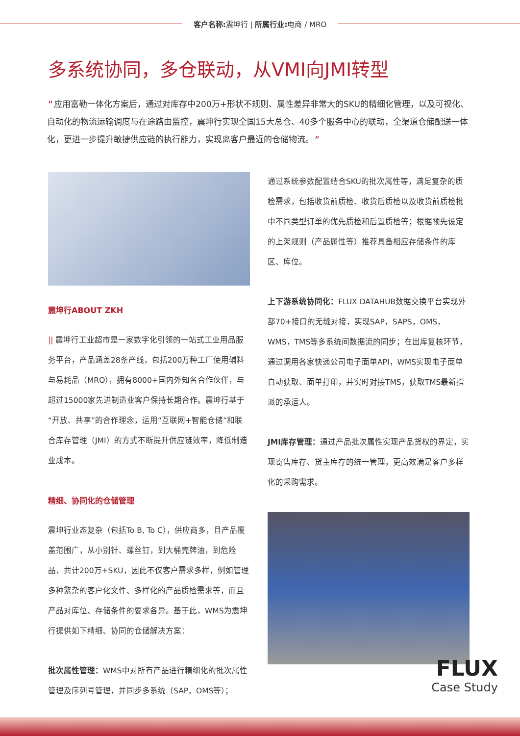客户名称: 震坤行 | 所属行业: 电商 / MRO
多系统协同，多仓联动，从VMI向JMI转型
" 应用富勒一体化方案后，通过对库存中200万+形状不规则、属性差异非常大的SKU的精细化管理，以及可视化、自动化的物流运输调度与在途路由监控，震坤行实现全国15大总仓、40多个服务中心的联动，全渠道仓储配送一体化，更进一步提升敏捷供应链的执行能力，实现离客户最近的仓储物流。"
震坤行ABOUT ZKH
|| 震坤行工业超市是一家数字化引领的一站式工业用品服务平台，产品涵盖28条产线，包括200万种工厂使用辅料与易耗品（MRO），拥有8000+国内外知名合作伙伴，与超过15000家先进制造业客户保持长期合作。震坤行基于“开放、共享”的合作理念，运用“互联网+智能仓储”和联合库存管理（JMI）的方式不断提升供应链效率，降低制造业成本。
精细、协同化的仓储管理
震坤行业态复杂（包括To B, To C），供应商多，且产品覆盖范围广，从小别针、螺丝钉，到大桶壳牌油，到危险品，共计200万+SKU，因此不仅客户需求多样，例如管理多种繁杂的客户化文件、多样化的产品质检需求等，而且产品对库位、存储条件的要求各异。基于此，WMS为震坤行提供如下精细、协同的仓储解决方案：
批次属性管理：WMS中对所有产品进行精细化的批次属性管理及序列号管理，并同步多系统（SAP，OMS等）；
通过系统参数配置结合SKU的批次属性等，满足复杂的质检需求，包括收货前质检、收货后质检以及收货前质检批中不同类型订单的优先质检和后置质检等；根据预先设定的上架规则（产品属性等）推荐具备相应存储条件的库区、库位。
上下游系统协同化：FLUX DATAHUB数据交换平台实现外部70+接口的无缝对接，实现SAP，SAPS，OMS，WMS，TMS等多系统间数据流的同步；在出库复核环节，通过调用各家快递公司电子面单API，WMS实现电子面单自动获取、面单打印，并实时对接TMS，获取TMS最新指派的承运人。
JMI库存管理：通过产品批次属性实现产品货权的界定，实现寄售库存、货主库存的统一管理，更高效满足客户多样化的采购需求。
FLUX
Case Study